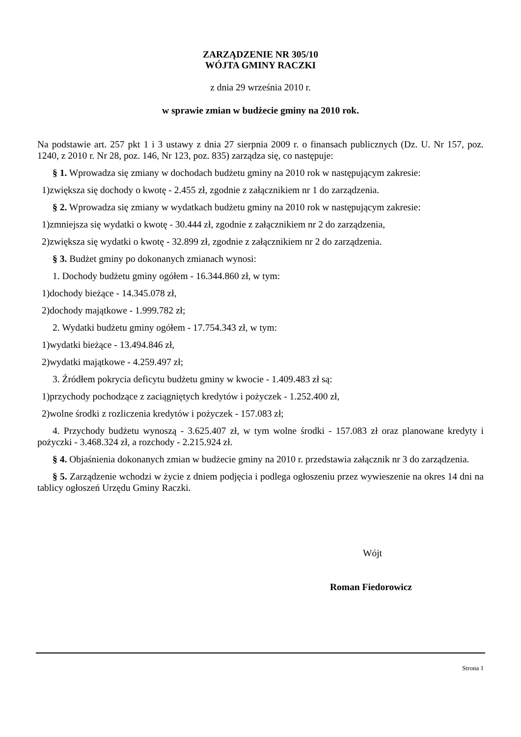ZARZĄDZENIE NR 305/10
WÓJTA GMINY RACZKI
z dnia 29 września 2010 r.
w sprawie zmian w budżecie gminy na 2010 rok.
Na podstawie art. 257 pkt 1 i 3 ustawy z dnia 27 sierpnia 2009 r. o finansach publicznych (Dz. U. Nr 157, poz. 1240, z 2010 r. Nr 28, poz. 146, Nr 123, poz. 835) zarządza się, co następuje:
§ 1. Wprowadza się zmiany w dochodach budżetu gminy na 2010 rok w następującym zakresie:
1)zwiększa się dochody o kwotę - 2.455 zł, zgodnie z załącznikiem nr 1 do zarządzenia.
§ 2. Wprowadza się zmiany w wydatkach budżetu gminy na 2010 rok w następującym zakresie:
1)zmniejsza się wydatki o kwotę - 30.444 zł, zgodnie z załącznikiem nr 2 do zarządzenia,
2)zwiększa się wydatki o kwotę - 32.899 zł, zgodnie z załącznikiem nr 2 do zarządzenia.
§ 3. Budżet gminy po dokonanych zmianach wynosi:
1. Dochody budżetu gminy ogółem - 16.344.860 zł, w tym:
1)dochody bieżące - 14.345.078 zł,
2)dochody majątkowe - 1.999.782 zł;
2. Wydatki budżetu gminy ogółem - 17.754.343 zł, w tym:
1)wydatki bieżące - 13.494.846 zł,
2)wydatki majątkowe - 4.259.497 zł;
3. Źródłem pokrycia deficytu budżetu gminy w kwocie - 1.409.483 zł są:
1)przychody pochodzące z zaciągniętych kredytów i pożyczek - 1.252.400 zł,
2)wolne środki z rozliczenia kredytów i pożyczek - 157.083 zł;
4. Przychody budżetu wynoszą - 3.625.407 zł, w tym wolne środki - 157.083 zł oraz planowane kredyty i pożyczki - 3.468.324 zł, a rozchody - 2.215.924 zł.
§ 4. Objaśnienia dokonanych zmian w budżecie gminy na 2010 r. przedstawia załącznik nr 3 do zarządzenia.
§ 5. Zarządzenie wchodzi w życie z dniem podjęcia i podlega ogłoszeniu przez wywieszenie na okres 14 dni na tablicy ogłoszeń Urzędu Gminy Raczki.
Wójt
Roman Fiedorowicz
Strona 1